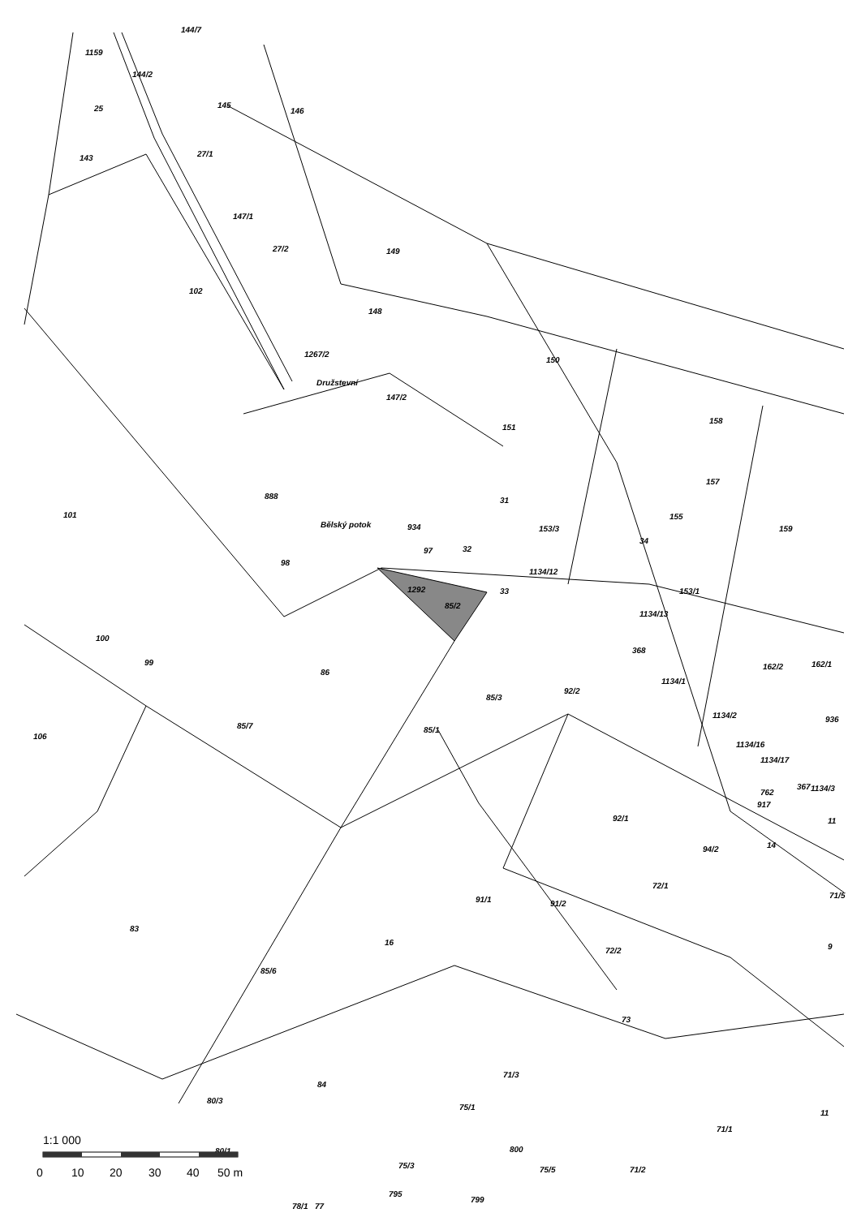144/7
1159
144/2
145
146
25
143
27/1
147/1
27/2
149
102
148
150
147/2
151
158
157
31
101
888
934
155
159
153/3
34
32
97
98
1134/12
153/1
33
1292
85/2
100
368
162/1
99
1134/1
86
92/2
85/3
85/7
106
85/1
1134/16
367
762
92/1
94/2
14
72/1
91/1
91/2
71/5
83
16
72/2
85/6
73
84
71/3
80/3
75/1
11
71/1
80/1
75/3
800
75/5
71/2
795
799
77
78/1
1267/2
Družstevní
Bělský potok
1134/13
162/2
1134/2
1134/17
1134/3
917
936
11
9
1:1 000
0
10
20
30
40
50 m